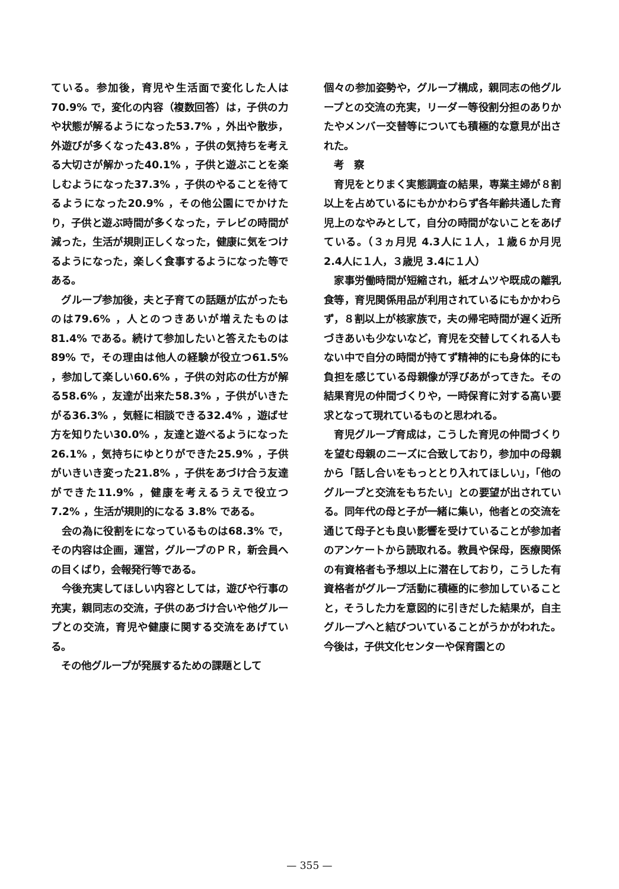ている。参加後，育児や生活面で変化した人は70.9% で，変化の内容（複数回答）は，子供の力や状態が解るようになった53.7% ，外出や散歩，外遊びが多くなった43.8% ，子供の気持ちを考える大切さが解かった40.1% ，子供と遊ぶことを楽しむようになった37.3% ，子供のやることを待てるようになった20.9% ，その他公園にでかけたり，子供と遊ぶ時間が多くなった，テレビの時間が減った，生活が規則正しくなった，健康に気をつけるようになった，楽しく食事するようになった等である。
　グループ参加後，夫と子育ての話題が広がったものは79.6% ，人とのつきあいが増えたものは81.4% である。続けて参加したいと答えたものは89% で，その理由は他人の経験が役立つ61.5% ，参加して楽しい60.6% ，子供の対応の仕方が解る58.6% ，友達が出来た58.3% ，子供がいきたがる36.3% ，気軽に相談できる32.4% ，遊ばせ方を知りたい30.0% ，友達と遊べるようになった26.1% ，気持ちにゆとりができた25.9% ，子供がいきいき変った21.8% ，子供をあづけ合う友達ができた11.9% ，健康を考えるうえで役立つ 7.2% ，生活が規則的になる 3.8% である。
　会の為に役割をになっているものは68.3% で，その内容は企画，運営，グループのＰＲ，新会員への目くばり，会報発行等である。
　今後充実してほしい内容としては，遊びや行事の充実，親同志の交流，子供のあづけ合いや他グループとの交流，育児や健康に関する交流をあげている。
　その他グループが発展するための課題として
個々の参加姿勢や，グループ構成，親同志の他グループとの交流の充実，リーダー等役割分担のありかたやメンバー交替等についても積極的な意見が出された。
　考　察
　育児をとりまく実態調査の結果，専業主婦が８割以上を占めているにもかかわらず各年齢共通した育児上のなやみとして，自分の時間がないことをあげている。（３ヵ月児 4.3人に１人，１歳６か月児 2.4人に１人，３歳児 3.4に１人）
　家事労働時間が短縮され，紙オムツや既成の離乳食等，育児関係用品が利用されているにもかかわらず，８割以上が核家族で，夫の帰宅時間が遅く近所づきあいも少ないなど，育児を交替してくれる人もない中で自分の時間が持てず精神的にも身体的にも負担を感じている母親像が浮びあがってきた。その結果育児の仲間づくりや，一時保育に対する高い要求となって現れているものと思われる。
　育児グループ育成は，こうした育児の仲間づくりを望む母親のニーズに合致しており，参加中の母親から「話し合いをもっととり入れてほしい」，「他のグループと交流をもちたい」との要望が出されている。同年代の母と子が一緒に集い，他者との交流を通じて母子とも良い影響を受けていることが参加者のアンケートから読取れる。教員や保母，医療関係の有資格者も予想以上に潜在しており，こうした有資格者がグループ活動に積極的に参加していることと，そうした力を意図的に引きだした結果が，自主グループへと結びついていることがうかがわれた。　今後は，子供文化センターや保育園との
— 355 —